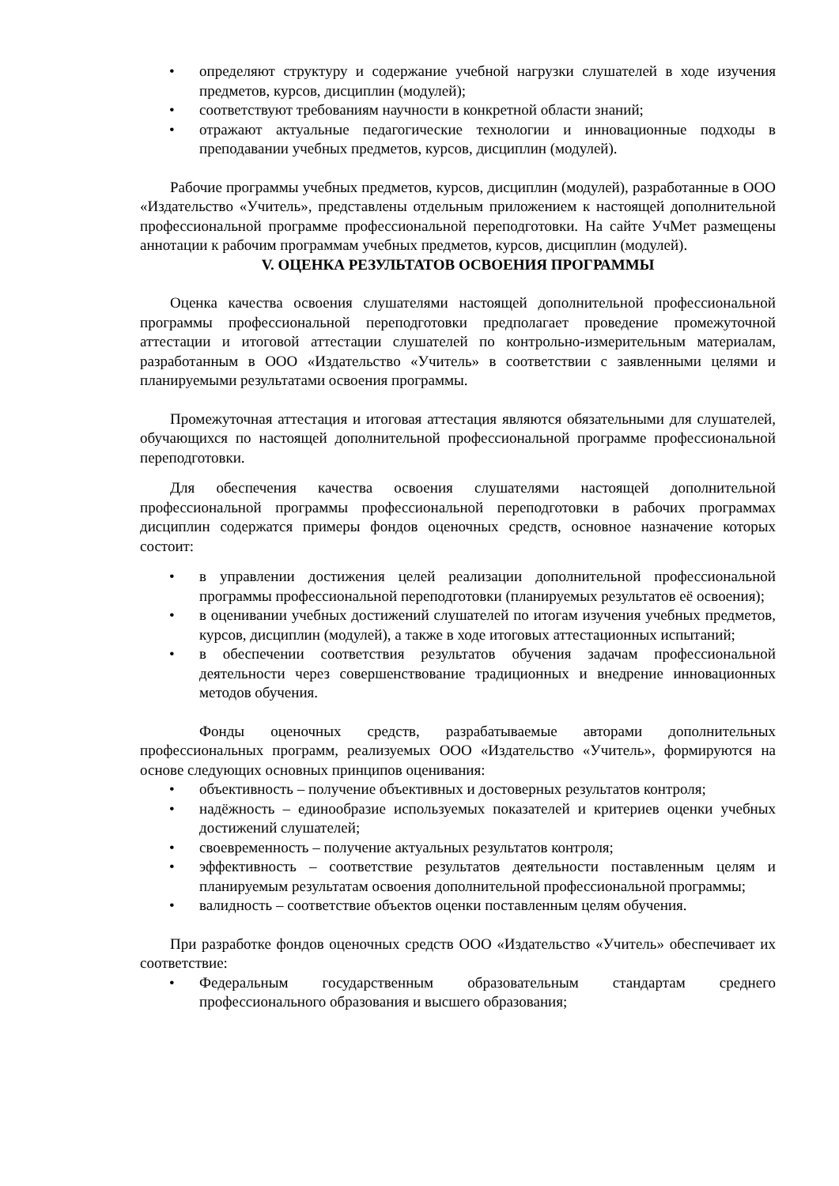• определяют структуру и содержание учебной нагрузки слушателей в ходе изучения предметов, курсов, дисциплин (модулей);
• соответствуют требованиям научности в конкретной области знаний;
• отражают актуальные педагогические технологии и инновационные подходы в преподавании учебных предметов, курсов, дисциплин (модулей).
Рабочие программы учебных предметов, курсов, дисциплин (модулей), разработанные в ООО «Издательство «Учитель», представлены отдельным приложением к настоящей дополнительной профессиональной программе профессиональной переподготовки. На сайте УчМет размещены аннотации к рабочим программам учебных предметов, курсов, дисциплин (модулей).
V. ОЦЕНКА РЕЗУЛЬТАТОВ ОСВОЕНИЯ ПРОГРАММЫ
Оценка качества освоения слушателями настоящей дополнительной профессиональной программы профессиональной переподготовки предполагает проведение промежуточной аттестации и итоговой аттестации слушателей по контрольно-измерительным материалам, разработанным в ООО «Издательство «Учитель» в соответствии с заявленными целями и планируемыми результатами освоения программы.
Промежуточная аттестация и итоговая аттестация являются обязательными для слушателей, обучающихся по настоящей дополнительной профессиональной программе профессиональной переподготовки.
Для обеспечения качества освоения слушателями настоящей дополнительной профессиональной программы профессиональной переподготовки в рабочих программах дисциплин содержатся примеры фондов оценочных средств, основное назначение которых состоит:
• в управлении достижения целей реализации дополнительной профессиональной программы профессиональной переподготовки (планируемых результатов её освоения);
• в оценивании учебных достижений слушателей по итогам изучения учебных предметов, курсов, дисциплин (модулей), а также в ходе итоговых аттестационных испытаний;
• в обеспечении соответствия результатов обучения задачам профессиональной деятельности через совершенствование традиционных и внедрение инновационных методов обучения.
Фонды оценочных средств, разрабатываемые авторами дополнительных профессиональных программ, реализуемых ООО «Издательство «Учитель», формируются на основе следующих основных принципов оценивания:
• объективность – получение объективных и достоверных результатов контроля;
• надёжность – единообразие используемых показателей и критериев оценки учебных достижений слушателей;
• своевременность – получение актуальных результатов контроля;
• эффективность – соответствие результатов деятельности поставленным целям и планируемым результатам освоения дополнительной профессиональной программы;
• валидность – соответствие объектов оценки поставленным целям обучения.
При разработке фондов оценочных средств ООО «Издательство «Учитель» обеспечивает их соответствие:
• Федеральным государственным образовательным стандартам среднего профессионального образования и высшего образования;